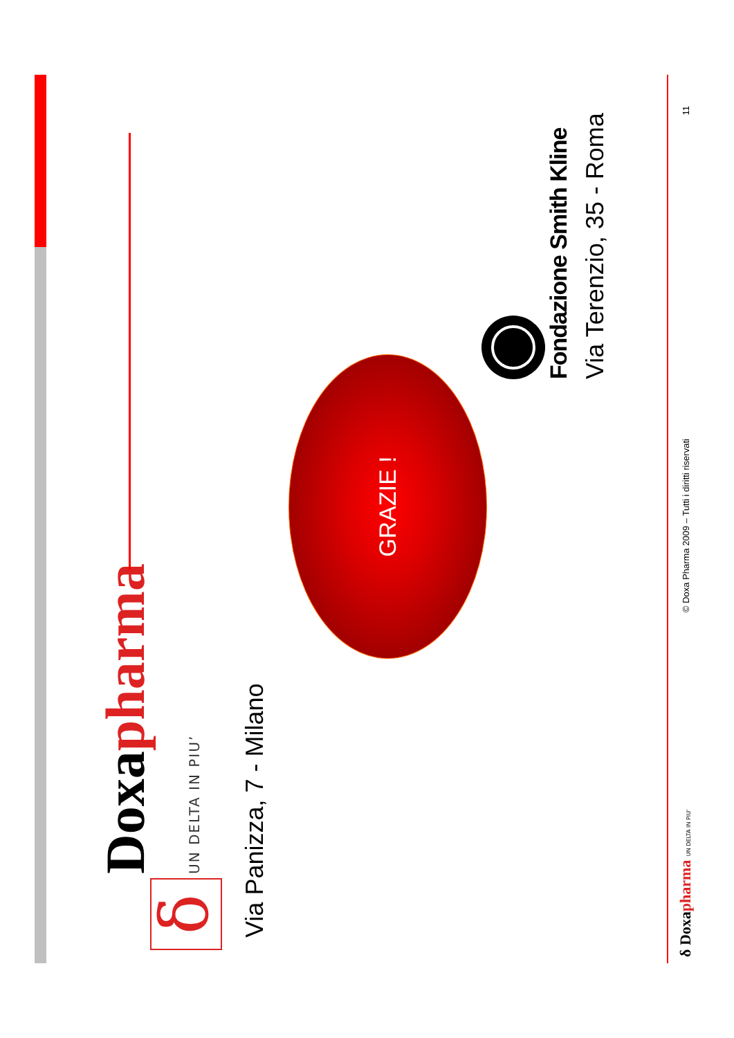δ
Doxapharma
UN DELTA IN PIU’
Via Panizza, 7 - Milano
GRAZIE !
Fondazione Smith Kline
Via Terenzio, 35 - Roma
δ Doxapharma UN DELTA IN PIU’
© Doxa Pharma 2009 – Tutti i diritti riservati
11